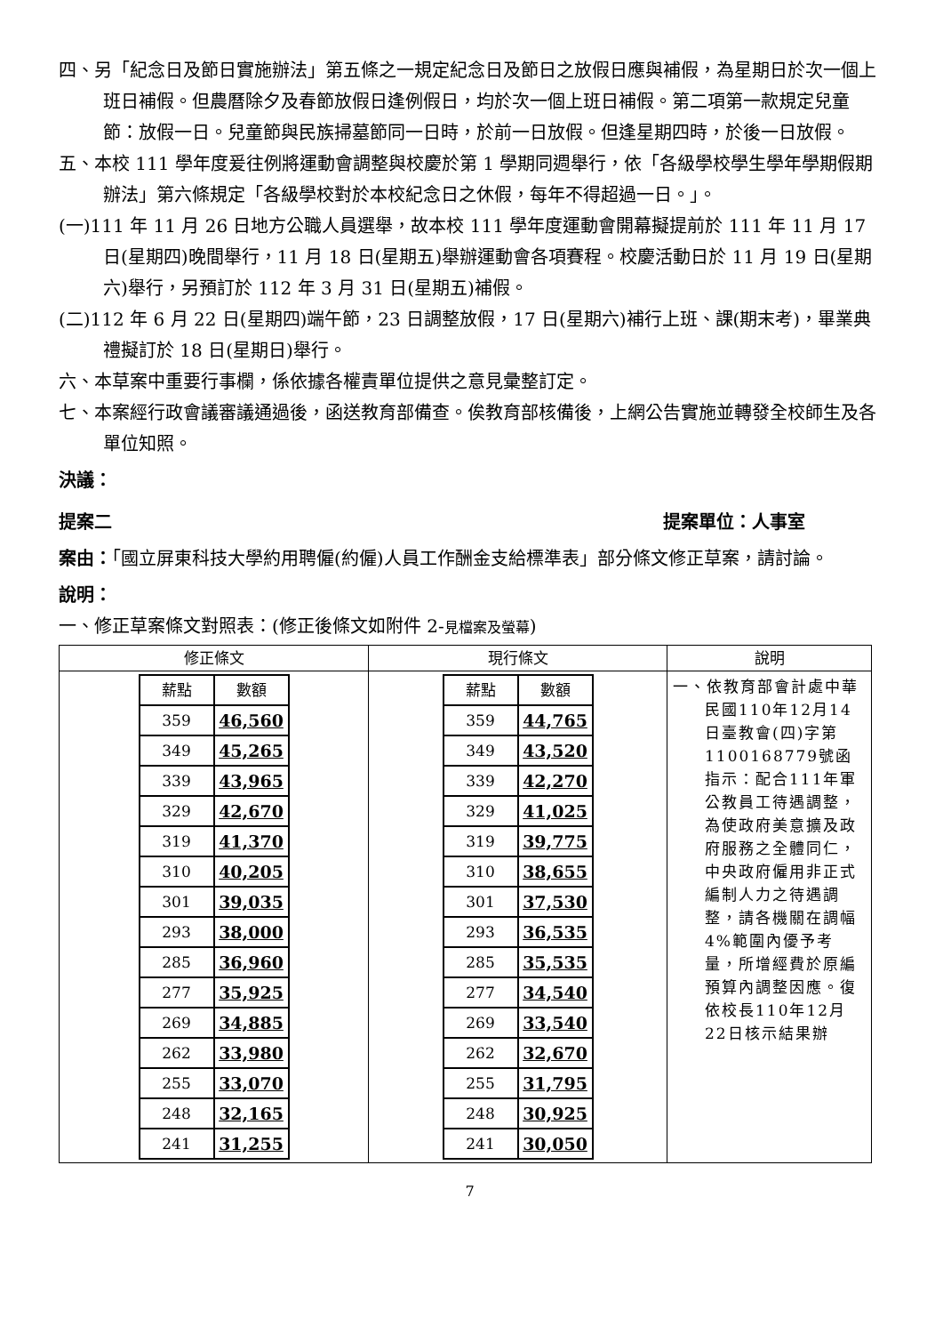四、另「紀念日及節日實施辦法」第五條之一規定紀念日及節日之放假日應與補假，為星期日於次一個上班日補假。但農曆除夕及春節放假日逢例假日，均於次一個上班日補假。第二項第一款規定兒童節：放假一日。兒童節與民族掃墓節同一日時，於前一日放假。但逢星期四時，於後一日放假。
五、本校 111 學年度爰往例將運動會調整與校慶於第 1 學期同週舉行，依「各級學校學生學年學期假期辦法」第六條規定「各級學校對於本校紀念日之休假，每年不得超過一日。」。
(一)111 年 11 月 26 日地方公職人員選舉，故本校 111 學年度運動會開幕擬提前於 111 年 11 月 17 日(星期四)晚間舉行，11 月 18 日(星期五)舉辦運動會各項賽程。校慶活動日於 11 月 19 日(星期六)舉行，另預訂於 112 年 3 月 31 日(星期五)補假。
(二)112 年 6 月 22 日(星期四)端午節，23 日調整放假，17 日(星期六)補行上班、課(期末考)，畢業典禮擬訂於 18 日(星期日)舉行。
六、本草案中重要行事欄，係依據各權責單位提供之意見彙整訂定。
七、本案經行政會議審議通過後，函送教育部備查。俟教育部核備後，上網公告實施並轉發全校師生及各單位知照。
決議：
提案二 提案單位：人事室
案由：「國立屏東科技大學約用聘僱(約僱)人員工作酬金支給標準表」部分條文修正草案，請討論。
說明：
一、修正草案條文對照表：(修正後條文如附件 2-見檔案及螢幕)
| 修正條文 | 現行條文 | 說明 |
| --- | --- | --- |
| / 薪點 / 數額 / / 359 / 46,560 / / 349 / 45,265 / / 339 / 43,965 / / 329 / 42,670 / / 319 / 41,370 / / 310 / 40,205 / / 301 / 39,035 / / 293 / 38,000 / / 285 / 36,960 / / 277 / 35,925 / / 269 / 34,885 / / 262 / 33,980 / / 255 / 33,070 / / 248 / 32,165 / / 241 / 31,255 / | / 薪點 / 數額 / / 359 / 44,765 / / 349 / 43,520 / / 339 / 42,270 / / 329 / 41,025 / / 319 / 39,775 / / 310 / 38,655 / / 301 / 37,530 / / 293 / 36,535 / / 285 / 35,535 / / 277 / 34,540 / / 269 / 33,540 / / 262 / 32,670 / / 255 / 31,795 / / 248 / 30,925 / / 241 / 30,050 / | 一、依教育部會計處中華民國110年12月14日臺教會(四)字第1100168779號函指示：配合111年軍公教員工待遇調整，為使政府美意擴及政府服務之全體同仁，中央政府僱用非正式編制人力之待遇調整，請各機關在調幅4%範圍內優予考量，所增經費於原編預算內調整因應。復依校長110年12月22日核示結果辦 |
7